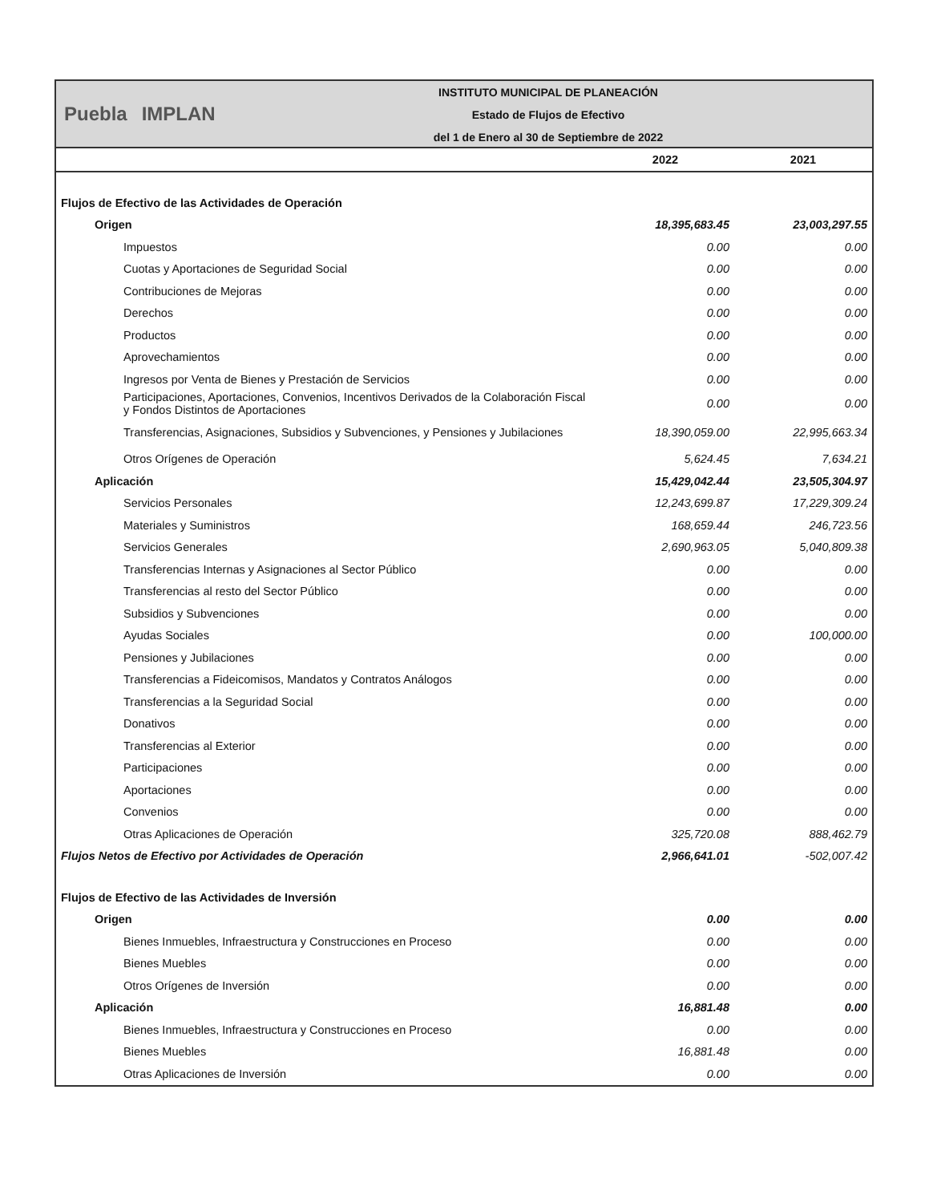Puebla IMPLAN
INSTITUTO MUNICIPAL DE PLANEACIÓN
Estado de Flujos de Efectivo
del 1 de Enero al 30 de Septiembre de 2022
| | 2022 | 2021 |
| --- | --- | --- |
| Flujos de Efectivo de las Actividades de Operación | | |
| Origen | 18,395,683.45 | 23,003,297.55 |
| Impuestos | 0.00 | 0.00 |
| Cuotas y Aportaciones de Seguridad Social | 0.00 | 0.00 |
| Contribuciones de Mejoras | 0.00 | 0.00 |
| Derechos | 0.00 | 0.00 |
| Productos | 0.00 | 0.00 |
| Aprovechamientos | 0.00 | 0.00 |
| Ingresos por Venta de Bienes y Prestación de Servicios | 0.00 | 0.00 |
| Participaciones, Aportaciones, Convenios, Incentivos Derivados de la Colaboración Fiscal y Fondos Distintos de Aportaciones | 0.00 | 0.00 |
| Transferencias, Asignaciones, Subsidios y Subvenciones, y Pensiones y Jubilaciones | 18,390,059.00 | 22,995,663.34 |
| Otros Orígenes de Operación | 5,624.45 | 7,634.21 |
| Aplicación | 15,429,042.44 | 23,505,304.97 |
| Servicios Personales | 12,243,699.87 | 17,229,309.24 |
| Materiales y Suministros | 168,659.44 | 246,723.56 |
| Servicios Generales | 2,690,963.05 | 5,040,809.38 |
| Transferencias Internas y Asignaciones al Sector Público | 0.00 | 0.00 |
| Transferencias al resto del Sector Público | 0.00 | 0.00 |
| Subsidios y Subvenciones | 0.00 | 0.00 |
| Ayudas Sociales | 0.00 | 100,000.00 |
| Pensiones y Jubilaciones | 0.00 | 0.00 |
| Transferencias a Fideicomisos, Mandatos y Contratos Análogos | 0.00 | 0.00 |
| Transferencias a la Seguridad Social | 0.00 | 0.00 |
| Donativos | 0.00 | 0.00 |
| Transferencias al Exterior | 0.00 | 0.00 |
| Participaciones | 0.00 | 0.00 |
| Aportaciones | 0.00 | 0.00 |
| Convenios | 0.00 | 0.00 |
| Otras Aplicaciones de Operación | 325,720.08 | 888,462.79 |
| Flujos Netos de Efectivo por Actividades de Operación | 2,966,641.01 | -502,007.42 |
| Flujos de Efectivo de las Actividades de Inversión | | |
| Origen | 0.00 | 0.00 |
| Bienes Inmuebles, Infraestructura y Construcciones en Proceso | 0.00 | 0.00 |
| Bienes Muebles | 0.00 | 0.00 |
| Otros Orígenes de Inversión | 0.00 | 0.00 |
| Aplicación | 16,881.48 | 0.00 |
| Bienes Inmuebles, Infraestructura y Construcciones en Proceso | 0.00 | 0.00 |
| Bienes Muebles | 16,881.48 | 0.00 |
| Otras Aplicaciones de Inversión | 0.00 | 0.00 |